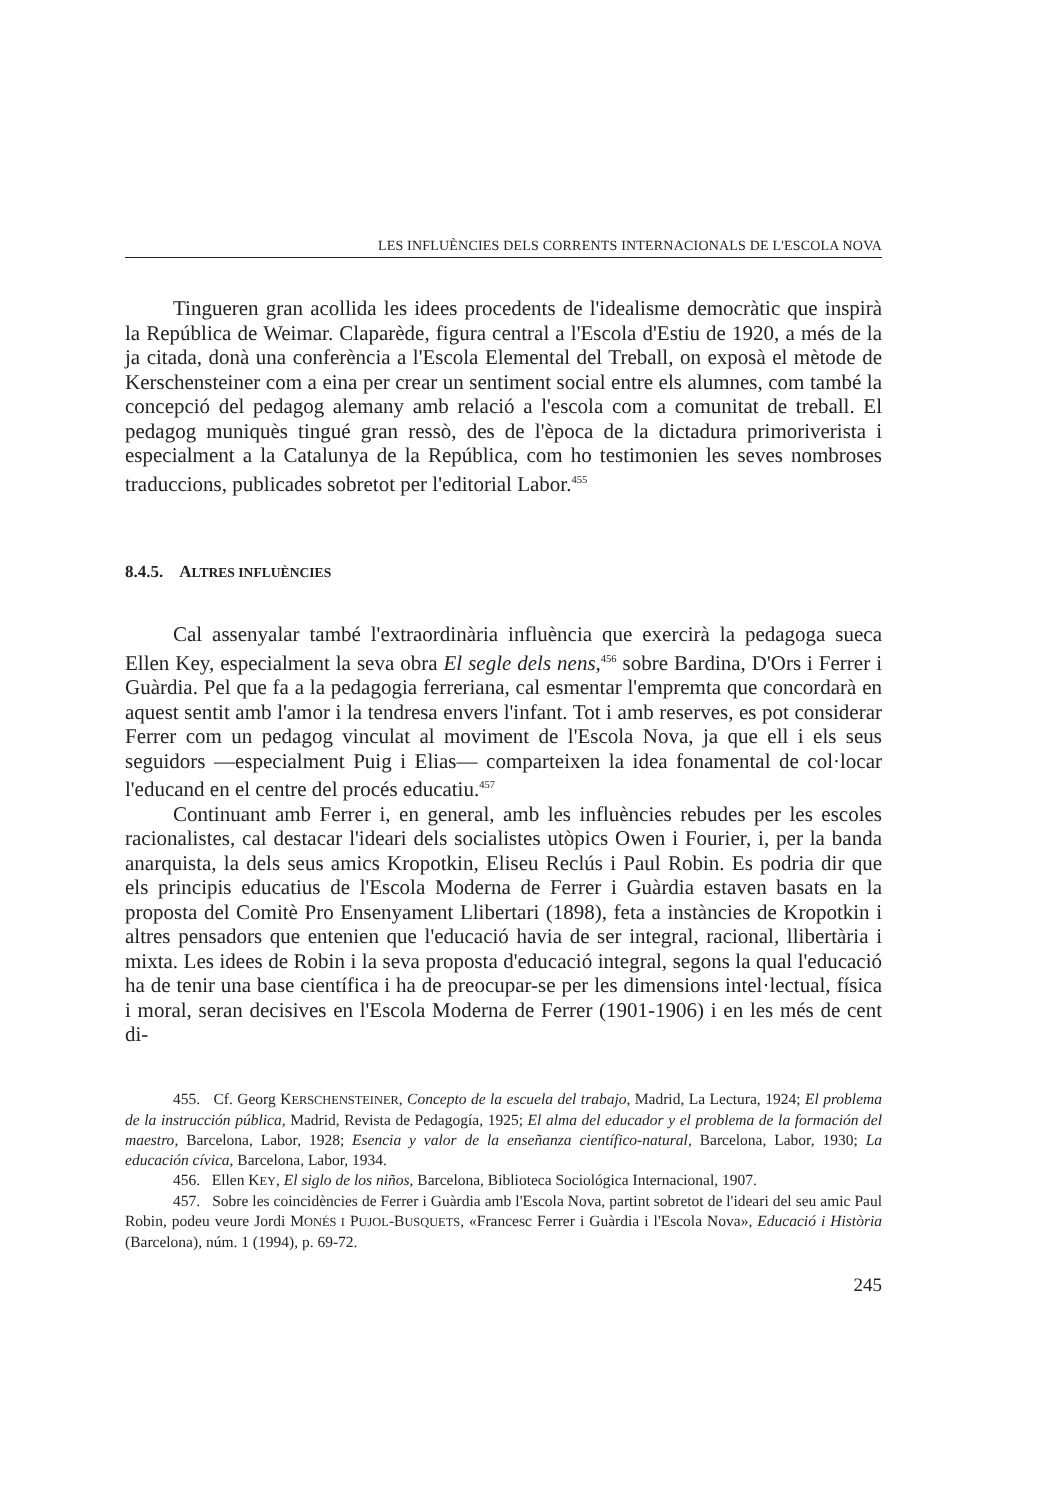LES INFLUÈNCIES DELS CORRENTS INTERNACIONALS DE L'ESCOLA NOVA
Tingueren gran acollida les idees procedents de l'idealisme democràtic que inspirà la República de Weimar. Claparède, figura central a l'Escola d'Estiu de 1920, a més de la ja citada, donà una conferència a l'Escola Elemental del Treball, on exposà el mètode de Kerschensteiner com a eina per crear un sentiment social entre els alumnes, com també la concepció del pedagog alemany amb relació a l'escola com a comunitat de treball. El pedagog muniquès tingué gran ressò, des de l'època de la dictadura primoriverista i especialment a la Catalunya de la República, com ho testimonien les seves nombroses traduccions, publicades sobretot per l'editorial Labor.<sup>455</sup>
8.4.5. ALTRES INFLUÈNCIES
Cal assenyalar també l'extraordinària influència que exercirà la pedagoga sueca Ellen Key, especialment la seva obra El segle dels nens,<sup>456</sup> sobre Bardina, D'Ors i Ferrer i Guàrdia. Pel que fa a la pedagogia ferreriana, cal esmentar l'empremta que concordarà en aquest sentit amb l'amor i la tendresa envers l'infant. Tot i amb reserves, es pot considerar Ferrer com un pedagog vinculat al moviment de l'Escola Nova, ja que ell i els seus seguidors —especialment Puig i Elias— comparteixen la idea fonamental de col·locar l'educand en el centre del procés educatiu.<sup>457</sup>
Continuant amb Ferrer i, en general, amb les influències rebudes per les escoles racionalistes, cal destacar l'ideari dels socialistes utòpics Owen i Fourier, i, per la banda anarquista, la dels seus amics Kropotkin, Eliseu Reclús i Paul Robin. Es podria dir que els principis educatius de l'Escola Moderna de Ferrer i Guàrdia estaven basats en la proposta del Comitè Pro Ensenyament Llibertari (1898), feta a instàncies de Kropotkin i altres pensadors que entenien que l'educació havia de ser integral, racional, llibertària i mixta. Les idees de Robin i la seva proposta d'educació integral, segons la qual l'educació ha de tenir una base científica i ha de preocupar-se per les dimensions intel·lectual, física i moral, seran decisives en l'Escola Moderna de Ferrer (1901-1906) i en les més de cent di-
455. Cf. Georg KERSCHENSTEINER, Concepto de la escuela del trabajo, Madrid, La Lectura, 1924; El problema de la instrucción pública, Madrid, Revista de Pedagogía, 1925; El alma del educador y el problema de la formación del maestro, Barcelona, Labor, 1928; Esencia y valor de la enseñanza científico-natural, Barcelona, Labor, 1930; La educación cívica, Barcelona, Labor, 1934.
456. Ellen KEY, El siglo de los niños, Barcelona, Biblioteca Sociológica Internacional, 1907.
457. Sobre les coincidències de Ferrer i Guàrdia amb l'Escola Nova, partint sobretot de l'ideari del seu amic Paul Robin, podeu veure Jordi MONÉS I PUJOL-BUSQUETS, «Francesc Ferrer i Guàrdia i l'Escola Nova», Educació i Història (Barcelona), núm. 1 (1994), p. 69-72.
245